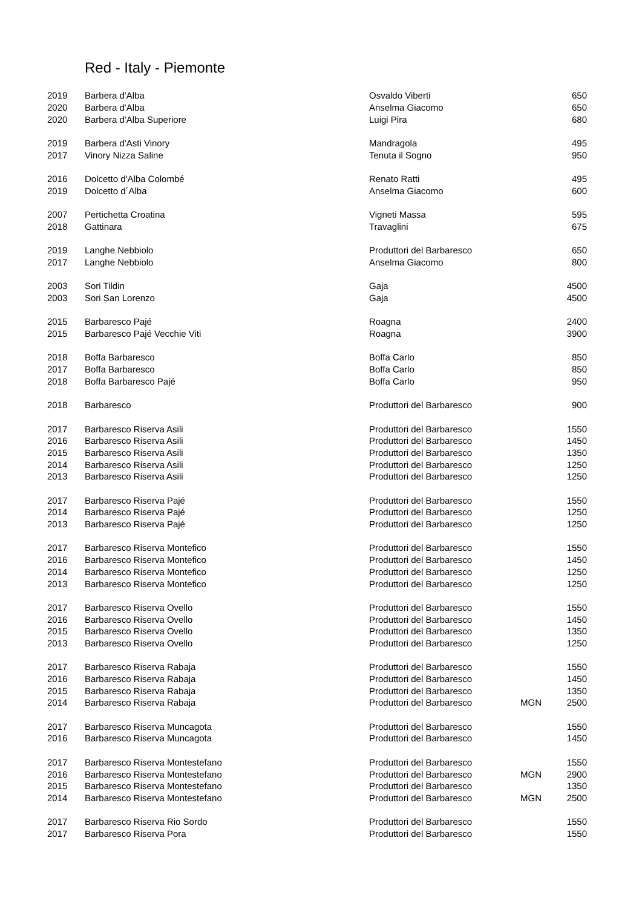Red - Italy - Piemonte
| 2019 | Barbera d'Alba | Osvaldo Viberti | | 650 |
| 2020 | Barbera d'Alba | Anselma Giacomo | | 650 |
| 2020 | Barbera d'Alba Superiore | Luigi Pira | | 680 |
| 2019 | Barbera d'Asti Vinory | Mandragola | | 495 |
| 2017 | Vinory Nizza Saline | Tenuta il Sogno | | 950 |
| 2016 | Dolcetto d'Alba Colombé | Renato Ratti | | 495 |
| 2019 | Dolcetto d´Alba | Anselma Giacomo | | 600 |
| 2007 | Pertichetta Croatina | Vigneti Massa | | 595 |
| 2018 | Gattinara | Travaglini | | 675 |
| 2019 | Langhe Nebbiolo | Produttori del Barbaresco | | 650 |
| 2017 | Langhe Nebbiolo | Anselma Giacomo | | 800 |
| 2003 | Sori Tildin | Gaja | | 4500 |
| 2003 | Sori San Lorenzo | Gaja | | 4500 |
| 2015 | Barbaresco Pajé | Roagna | | 2400 |
| 2015 | Barbaresco Pajé Vecchie Viti | Roagna | | 3900 |
| 2018 | Boffa Barbaresco | Boffa Carlo | | 850 |
| 2017 | Boffa Barbaresco | Boffa Carlo | | 850 |
| 2018 | Boffa Barbaresco Pajé | Boffa Carlo | | 950 |
| 2018 | Barbaresco | Produttori del Barbaresco | | 900 |
| 2017 | Barbaresco Riserva Asili | Produttori del Barbaresco | | 1550 |
| 2016 | Barbaresco Riserva Asili | Produttori del Barbaresco | | 1450 |
| 2015 | Barbaresco Riserva Asili | Produttori del Barbaresco | | 1350 |
| 2014 | Barbaresco Riserva Asili | Produttori del Barbaresco | | 1250 |
| 2013 | Barbaresco Riserva Asili | Produttori del Barbaresco | | 1250 |
| 2017 | Barbaresco Riserva Pajé | Produttori del Barbaresco | | 1550 |
| 2014 | Barbaresco Riserva Pajé | Produttori del Barbaresco | | 1250 |
| 2013 | Barbaresco Riserva Pajé | Produttori del Barbaresco | | 1250 |
| 2017 | Barbaresco Riserva Montefico | Produttori del Barbaresco | | 1550 |
| 2016 | Barbaresco Riserva Montefico | Produttori del Barbaresco | | 1450 |
| 2014 | Barbaresco Riserva Montefico | Produttori del Barbaresco | | 1250 |
| 2013 | Barbaresco Riserva Montefico | Produttori del Barbaresco | | 1250 |
| 2017 | Barbaresco Riserva Ovello | Produttori del Barbaresco | | 1550 |
| 2016 | Barbaresco Riserva Ovello | Produttori del Barbaresco | | 1450 |
| 2015 | Barbaresco Riserva Ovello | Produttori del Barbaresco | | 1350 |
| 2013 | Barbaresco Riserva Ovello | Produttori del Barbaresco | | 1250 |
| 2017 | Barbaresco Riserva Rabaja | Produttori del Barbaresco | | 1550 |
| 2016 | Barbaresco Riserva Rabaja | Produttori del Barbaresco | | 1450 |
| 2015 | Barbaresco Riserva Rabaja | Produttori del Barbaresco | | 1350 |
| 2014 | Barbaresco Riserva Rabaja | Produttori del Barbaresco | MGN | 2500 |
| 2017 | Barbaresco Riserva Muncagota | Produttori del Barbaresco | | 1550 |
| 2016 | Barbaresco Riserva Muncagota | Produttori del Barbaresco | | 1450 |
| 2017 | Barbaresco Riserva Montestefano | Produttori del Barbaresco | | 1550 |
| 2016 | Barbaresco Riserva Montestefano | Produttori del Barbaresco | MGN | 2900 |
| 2015 | Barbaresco Riserva Montestefano | Produttori del Barbaresco | | 1350 |
| 2014 | Barbaresco Riserva Montestefano | Produttori del Barbaresco | MGN | 2500 |
| 2017 | Barbaresco Riserva Rio Sordo | Produttori del Barbaresco | | 1550 |
| 2017 | Barbaresco Riserva Pora | Produttori del Barbaresco | | 1550 |